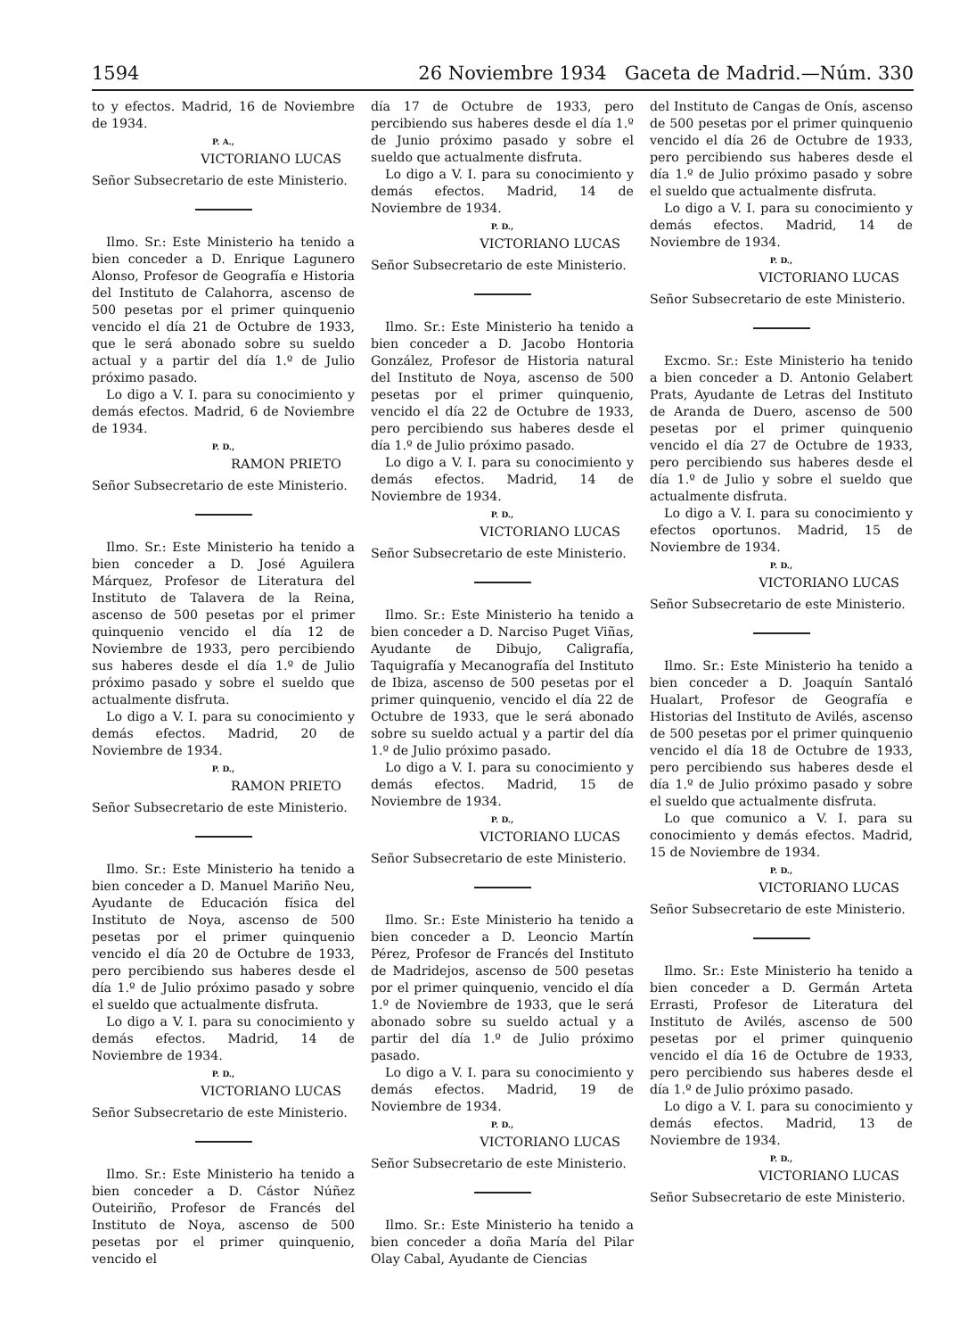1594 26 Noviembre 1934 Gaceta de Madrid.—Núm. 330
to y efectos. Madrid, 16 de Noviembre de 1934.
P. A.,
VICTORIANO LUCAS
Señor Subsecretario de este Ministerio.
Ilmo. Sr.: Este Ministerio ha tenido a bien conceder a D. Enrique Lagunero Alonso, Profesor de Geografía e Historia del Instituto de Calahorra, ascenso de 500 pesetas por el primer quinquenio vencido el día 21 de Octubre de 1933, que le será abonado sobre su sueldo actual y a partir del día 1.º de Julio próximo pasado.
Lo digo a V. I. para su conocimiento y demás efectos. Madrid, 6 de Noviembre de 1934.
P. D.,
RAMON PRIETO
Señor Subsecretario de este Ministerio.
Ilmo. Sr.: Este Ministerio ha tenido a bien conceder a D. José Aguilera Márquez, Profesor de Literatura del Instituto de Talavera de la Reina, ascenso de 500 pesetas por el primer quinquenio vencido el día 12 de Noviembre de 1933, pero percibiendo sus haberes desde el día 1.º de Julio próximo pasado y sobre el sueldo que actualmente disfruta.
Lo digo a V. I. para su conocimiento y demás efectos. Madrid, 20 de Noviembre de 1934.
P. D.,
RAMON PRIETO
Señor Subsecretario de este Ministerio.
Ilmo. Sr.: Este Ministerio ha tenido a bien conceder a D. Manuel Mariño Neu, Ayudante de Educación física del Instituto de Noya, ascenso de 500 pesetas por el primer quinquenio vencido el día 20 de Octubre de 1933, pero percibiendo sus haberes desde el día 1.º de Julio próximo pasado y sobre el sueldo que actualmente disfruta.
Lo digo a V. I. para su conocimiento y demás efectos. Madrid, 14 de Noviembre de 1934.
P. D.,
VICTORIANO LUCAS
Señor Subsecretario de este Ministerio.
Ilmo. Sr.: Este Ministerio ha tenido a bien conceder a D. Cástor Núñez Outeiriño, Profesor de Francés del Instituto de Noya, ascenso de 500 pesetas por el primer quinquenio, vencido el
día 17 de Octubre de 1933, pero percibiendo sus haberes desde el día 1.º de Junio próximo pasado y sobre el sueldo que actualmente disfruta.
Lo digo a V. I. para su conocimiento y demás efectos. Madrid, 14 de Noviembre de 1934.
P. D.,
VICTORIANO LUCAS
Señor Subsecretario de este Ministerio.
Ilmo. Sr.: Este Ministerio ha tenido a bien conceder a D. Jacobo Hontoria González, Profesor de Historia natural del Instituto de Noya, ascenso de 500 pesetas por el primer quinquenio, vencido el día 22 de Octubre de 1933, pero percibiendo sus haberes desde el día 1.º de Julio próximo pasado.
Lo digo a V. I. para su conocimiento y demás efectos. Madrid, 14 de Noviembre de 1934.
P. D.,
VICTORIANO LUCAS
Señor Subsecretario de este Ministerio.
Ilmo. Sr.: Este Ministerio ha tenido a bien conceder a D. Narciso Puget Viñas, Ayudante de Dibujo, Caligrafía, Taquigrafía y Mecanografía del Instituto de Ibiza, ascenso de 500 pesetas por el primer quinquenio, vencido el día 22 de Octubre de 1933, que le será abonado sobre su sueldo actual y a partir del día 1.º de Julio próximo pasado.
Lo digo a V. I. para su conocimiento y demás efectos. Madrid, 15 de Noviembre de 1934.
P. D.,
VICTORIANO LUCAS
Señor Subsecretario de este Ministerio.
Ilmo. Sr.: Este Ministerio ha tenido a bien conceder a D. Leoncio Martín Pérez, Profesor de Francés del Instituto de Madridejos, ascenso de 500 pesetas por el primer quinquenio, vencido el día 1.º de Noviembre de 1933, que le será abonado sobre su sueldo actual y a partir del día 1.º de Julio próximo pasado.
Lo digo a V. I. para su conocimiento y demás efectos. Madrid, 19 de Noviembre de 1934.
P. D.,
VICTORIANO LUCAS
Señor Subsecretario de este Ministerio.
Ilmo. Sr.: Este Ministerio ha tenido a bien conceder a doña María del Pilar Olay Cabal, Ayudante de Ciencias
del Instituto de Cangas de Onís, ascenso de 500 pesetas por el primer quinquenio vencido el día 26 de Octubre de 1933, pero percibiendo sus haberes desde el día 1.º de Julio próximo pasado y sobre el sueldo que actualmente disfruta.
Lo digo a V. I. para su conocimiento y demás efectos. Madrid, 14 de Noviembre de 1934.
P. D.,
VICTORIANO LUCAS
Señor Subsecretario de este Ministerio.
Excmo. Sr.: Este Ministerio ha tenido a bien conceder a D. Antonio Gelabert Prats, Ayudante de Letras del Instituto de Aranda de Duero, ascenso de 500 pesetas por el primer quinquenio vencido el día 27 de Octubre de 1933, pero percibiendo sus haberes desde el día 1.º de Julio y sobre el sueldo que actualmente disfruta.
Lo digo a V. I. para su conocimiento y efectos oportunos. Madrid, 15 de Noviembre de 1934.
P. D.,
VICTORIANO LUCAS
Señor Subsecretario de este Ministerio.
Ilmo. Sr.: Este Ministerio ha tenido a bien conceder a D. Joaquín Santaló Hualart, Profesor de Geografía e Historias del Instituto de Avilés, ascenso de 500 pesetas por el primer quinquenio vencido el día 18 de Octubre de 1933, pero percibiendo sus haberes desde el día 1.º de Julio próximo pasado y sobre el sueldo que actualmente disfruta.
Lo que comunico a V. I. para su conocimiento y demás efectos. Madrid, 15 de Noviembre de 1934.
P. D.,
VICTORIANO LUCAS
Señor Subsecretario de este Ministerio.
Ilmo. Sr.: Este Ministerio ha tenido a bien conceder a D. Germán Arteta Errasti, Profesor de Literatura del Instituto de Avilés, ascenso de 500 pesetas por el primer quinquenio vencido el día 16 de Octubre de 1933, pero percibiendo sus haberes desde el día 1.º de Julio próximo pasado.
Lo digo a V. I. para su conocimiento y demás efectos. Madrid, 13 de Noviembre de 1934.
P. D.,
VICTORIANO LUCAS
Señor Subsecretario de este Ministerio.